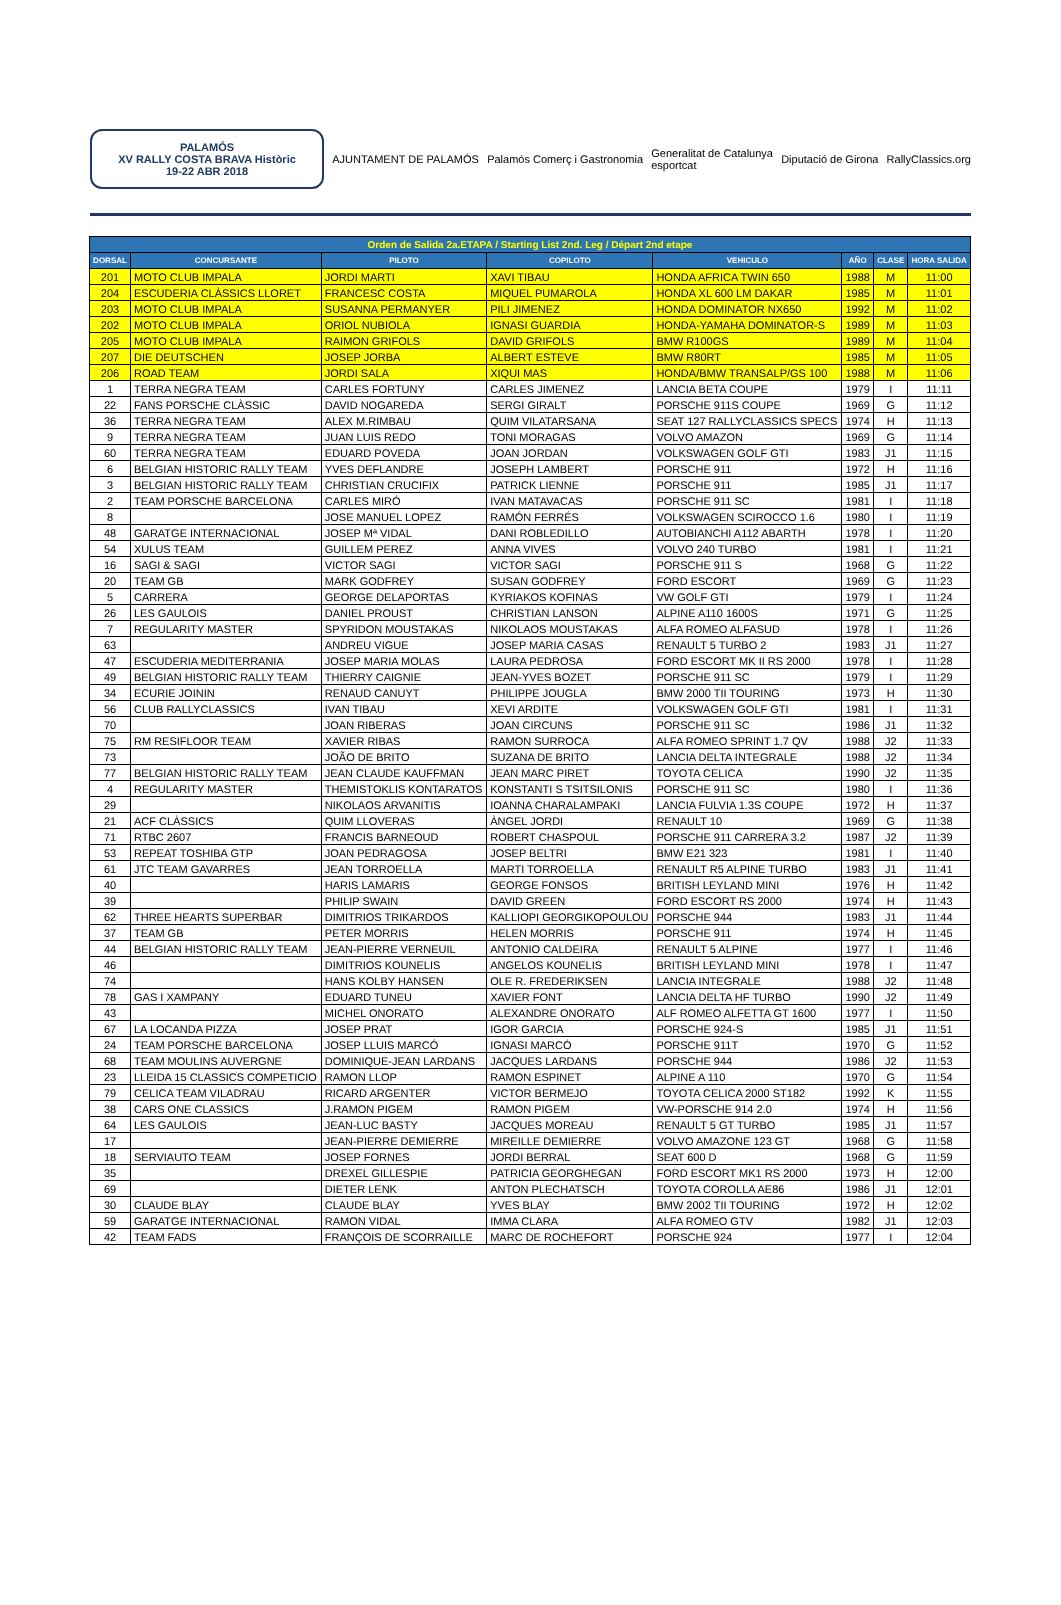PALAMÓS
XV RALLY COSTA BRAVA Històric
19-22 ABR 2018
AJUNTAMENT DE PALAMÓS Palamós Comerç i Gastronomia
Generalitat de Catalunya
esportcat
Diputació de Girona RallyClassics.org
| Orden de Salida 2a.ETAPA / Starting List 2nd. Leg / Départ 2nd etape | | | | | | | |
| --- | --- | --- | --- | --- | --- | --- | --- |
| DORSAL | CONCURSANTE | PILOTO | COPILOTO | VEHICULO | AÑO | CLASE | HORA SALIDA |
| 201 | MOTO CLUB IMPALA | JORDI MARTI | XAVI TIBAU | HONDA AFRICA TWIN 650 | 1988 | M | 11:00 |
| 204 | ESCUDERIA CLÀSSICS LLORET | FRANCESC COSTA | MIQUEL PUMAROLA | HONDA XL 600 LM DAKAR | 1985 | M | 11:01 |
| 203 | MOTO CLUB IMPALA | SUSANNA PERMANYER | PILI JIMENEZ | HONDA DOMINATOR NX650 | 1992 | M | 11:02 |
| 202 | MOTO CLUB IMPALA | ORIOL NUBIOLA | IGNASI GUARDIA | HONDA-YAMAHA DOMINATOR-S | 1989 | M | 11:03 |
| 205 | MOTO CLUB IMPALA | RAIMON GRIFOLS | DAVID GRIFOLS | BMW R100GS | 1989 | M | 11:04 |
| 207 | DIE DEUTSCHEN | JOSEP JORBA | ALBERT ESTEVE | BMW R80RT | 1985 | M | 11:05 |
| 206 | ROAD TEAM | JORDI SALA | XIQUI MAS | HONDA/BMW TRANSALP/GS 100 | 1988 | M | 11:06 |
| 1 | TERRA NEGRA TEAM | CARLES FORTUNY | CARLES JIMENEZ | LANCIA BETA COUPE | 1979 | I | 11:11 |
| 22 | FANS PORSCHE CLÀSSIC | DAVID NOGAREDA | SERGI GIRALT | PORSCHE 911S COUPE | 1969 | G | 11:12 |
| 36 | TERRA NEGRA TEAM | ALEX M.RIMBAU | QUIM VILATARSANA | SEAT 127 RALLYCLASSICS SPECS | 1974 | H | 11:13 |
| 9 | TERRA NEGRA TEAM | JUAN LUIS REDO | TONI MORAGAS | VOLVO AMAZON | 1969 | G | 11:14 |
| 60 | TERRA NEGRA TEAM | EDUARD POVEDA | JOAN JORDAN | VOLKSWAGEN GOLF GTI | 1983 | J1 | 11:15 |
| 6 | BELGIAN HISTORIC RALLY TEAM | YVES DEFLANDRE | JOSEPH LAMBERT | PORSCHE 911 | 1972 | H | 11:16 |
| 3 | BELGIAN HISTORIC RALLY TEAM | CHRISTIAN CRUCIFIX | PATRICK LIENNE | PORSCHE 911 | 1985 | J1 | 11:17 |
| 2 | TEAM PORSCHE BARCELONA | CARLES MIRÓ | IVAN MATAVACAS | PORSCHE 911 SC | 1981 | I | 11:18 |
| 8 | | JOSE MANUEL LOPEZ | RAMÓN FERRÉS | VOLKSWAGEN SCIROCCO 1.6 | 1980 | I | 11:19 |
| 48 | GARATGE INTERNACIONAL | JOSEP Mª VIDAL | DANI ROBLEDILLO | AUTOBIANCHI A112 ABARTH | 1978 | I | 11:20 |
| 54 | XULUS TEAM | GUILLEM PEREZ | ANNA VIVES | VOLVO 240 TURBO | 1981 | I | 11:21 |
| 16 | SAGI & SAGI | VICTOR SAGI | VICTOR SAGI | PORSCHE 911 S | 1968 | G | 11:22 |
| 20 | TEAM GB | MARK GODFREY | SUSAN GODFREY | FORD ESCORT | 1969 | G | 11:23 |
| 5 | CARRERA | GEORGE DELAPORTAS | KYRIAKOS KOFINAS | VW GOLF GTI | 1979 | I | 11:24 |
| 26 | LES GAULOIS | DANIEL PROUST | CHRISTIAN LANSON | ALPINE A110 1600S | 1971 | G | 11:25 |
| 7 | REGULARITY MASTER | SPYRIDON MOUSTAKAS | NIKOLAOS MOUSTAKAS | ALFA ROMEO ALFASUD | 1978 | I | 11:26 |
| 63 | | ANDREU VIGUE | JOSEP MARIA CASAS | RENAULT 5 TURBO 2 | 1983 | J1 | 11:27 |
| 47 | ESCUDERIA MEDITERRANIA | JOSEP MARIA MOLAS | LAURA PEDROSA | FORD ESCORT MK II RS 2000 | 1978 | I | 11:28 |
| 49 | BELGIAN HISTORIC RALLY TEAM | THIERRY CAIGNIE | JEAN-YVES BOZET | PORSCHE 911 SC | 1979 | I | 11:29 |
| 34 | ECURIE JOININ | RENAUD CANUYT | PHILIPPE JOUGLA | BMW 2000 TII TOURING | 1973 | H | 11:30 |
| 56 | CLUB RALLYCLASSICS | IVAN TIBAU | XEVI ARDITE | VOLKSWAGEN GOLF GTI | 1981 | I | 11:31 |
| 70 | | JOAN RIBERAS | JOAN CIRCUNS | PORSCHE 911 SC | 1986 | J1 | 11:32 |
| 75 | RM RESIFLOOR TEAM | XAVIER RIBAS | RAMON SURROCA | ALFA ROMEO SPRINT 1.7 QV | 1988 | J2 | 11:33 |
| 73 | | JOÃO DE BRITO | SUZANA DE BRITO | LANCIA DELTA INTEGRALE | 1988 | J2 | 11:34 |
| 77 | BELGIAN HISTORIC RALLY TEAM | JEAN CLAUDE KAUFFMAN | JEAN MARC PIRET | TOYOTA CELICA | 1990 | J2 | 11:35 |
| 4 | REGULARITY MASTER | THEMISTOKLIS KONTARATOS | KONSTANTI S TSITSILONIS | PORSCHE 911 SC | 1980 | I | 11:36 |
| 29 | | NIKOLAOS ARVANITIS | IOANNA CHARALAMPAKI | LANCIA FULVIA 1.3S COUPE | 1972 | H | 11:37 |
| 21 | ACF CLÀSSICS | QUIM LLOVERAS | ÀNGEL JORDI | RENAULT 10 | 1969 | G | 11:38 |
| 71 | RTBC 2607 | FRANCIS BARNEOUD | ROBERT CHASPOUL | PORSCHE 911 CARRERA 3.2 | 1987 | J2 | 11:39 |
| 53 | REPEAT TOSHIBA GTP | JOAN PEDRAGOSA | JOSEP BELTRI | BMW E21 323 | 1981 | I | 11:40 |
| 61 | JTC TEAM GAVARRES | JEAN TORROELLA | MARTI TORROELLA | RENAULT R5 ALPINE TURBO | 1983 | J1 | 11:41 |
| 40 | | HARIS LAMARIS | GEORGE FONSOS | BRITISH LEYLAND MINI | 1976 | H | 11:42 |
| 39 | | PHILIP SWAIN | DAVID GREEN | FORD ESCORT RS 2000 | 1974 | H | 11:43 |
| 62 | THREE HEARTS SUPERBAR | DIMITRIOS TRIKARDOS | KALLIOPI GEORGIKOPOULOU | PORSCHE 944 | 1983 | J1 | 11:44 |
| 37 | TEAM GB | PETER MORRIS | HELEN MORRIS | PORSCHE 911 | 1974 | H | 11:45 |
| 44 | BELGIAN HISTORIC RALLY TEAM | JEAN-PIERRE VERNEUIL | ANTONIO CALDEIRA | RENAULT 5 ALPINE | 1977 | I | 11:46 |
| 46 | | DIMITRIOS KOUNELIS | ANGELOS KOUNELIS | BRITISH LEYLAND MINI | 1978 | I | 11:47 |
| 74 | | HANS KOLBY HANSEN | OLE R. FREDERIKSEN | LANCIA INTEGRALE | 1988 | J2 | 11:48 |
| 78 | GAS I XAMPANY | EDUARD TUNEU | XAVIER FONT | LANCIA DELTA HF TURBO | 1990 | J2 | 11:49 |
| 43 | | MICHEL ONORATO | ALEXANDRE ONORATO | ALF ROMEO ALFETTA GT 1600 | 1977 | I | 11:50 |
| 67 | LA LOCANDA PIZZA | JOSEP PRAT | IGOR GARCIA | PORSCHE 924-S | 1985 | J1 | 11:51 |
| 24 | TEAM PORSCHE BARCELONA | JOSEP LLUIS MARCÓ | IGNASI MARCÓ | PORSCHE 911T | 1970 | G | 11:52 |
| 68 | TEAM MOULINS AUVERGNE | DOMINIQUE-JEAN LARDANS | JACQUES LARDANS | PORSCHE 944 | 1986 | J2 | 11:53 |
| 23 | LLEIDA 15 CLASSICS COMPETICIO | RAMON LLOP | RAMON ESPINET | ALPINE A 110 | 1970 | G | 11:54 |
| 79 | CELICA TEAM VILADRAU | RICARD ARGENTER | VICTOR BERMEJO | TOYOTA CELICA 2000 ST182 | 1992 | K | 11:55 |
| 38 | CARS ONE CLASSICS | J.RAMON PIGEM | RAMON PIGEM | VW-PORSCHE 914 2.0 | 1974 | H | 11:56 |
| 64 | LES GAULOIS | JEAN-LUC BASTY | JACQUES MOREAU | RENAULT 5 GT TURBO | 1985 | J1 | 11:57 |
| 17 | | JEAN-PIERRE DEMIERRE | MIREILLE DEMIERRE | VOLVO AMAZONE 123 GT | 1968 | G | 11:58 |
| 18 | SERVIAUTO TEAM | JOSEP FORNES | JORDI BERRAL | SEAT 600 D | 1968 | G | 11:59 |
| 35 | | DREXEL GILLESPIE | PATRICIA GEORGHEGAN | FORD ESCORT MK1 RS 2000 | 1973 | H | 12:00 |
| 69 | | DIETER LENK | ANTON PLECHATSCH | TOYOTA COROLLA AE86 | 1986 | J1 | 12:01 |
| 30 | CLAUDE BLAY | CLAUDE BLAY | YVES BLAY | BMW 2002 TII TOURING | 1972 | H | 12:02 |
| 59 | GARATGE INTERNACIONAL | RAMON VIDAL | IMMA CLARA | ALFA ROMEO GTV | 1982 | J1 | 12:03 |
| 42 | TEAM FADS | FRANÇOIS DE SCORRAILLE | MARC DE ROCHEFORT | PORSCHE 924 | 1977 | I | 12:04 |